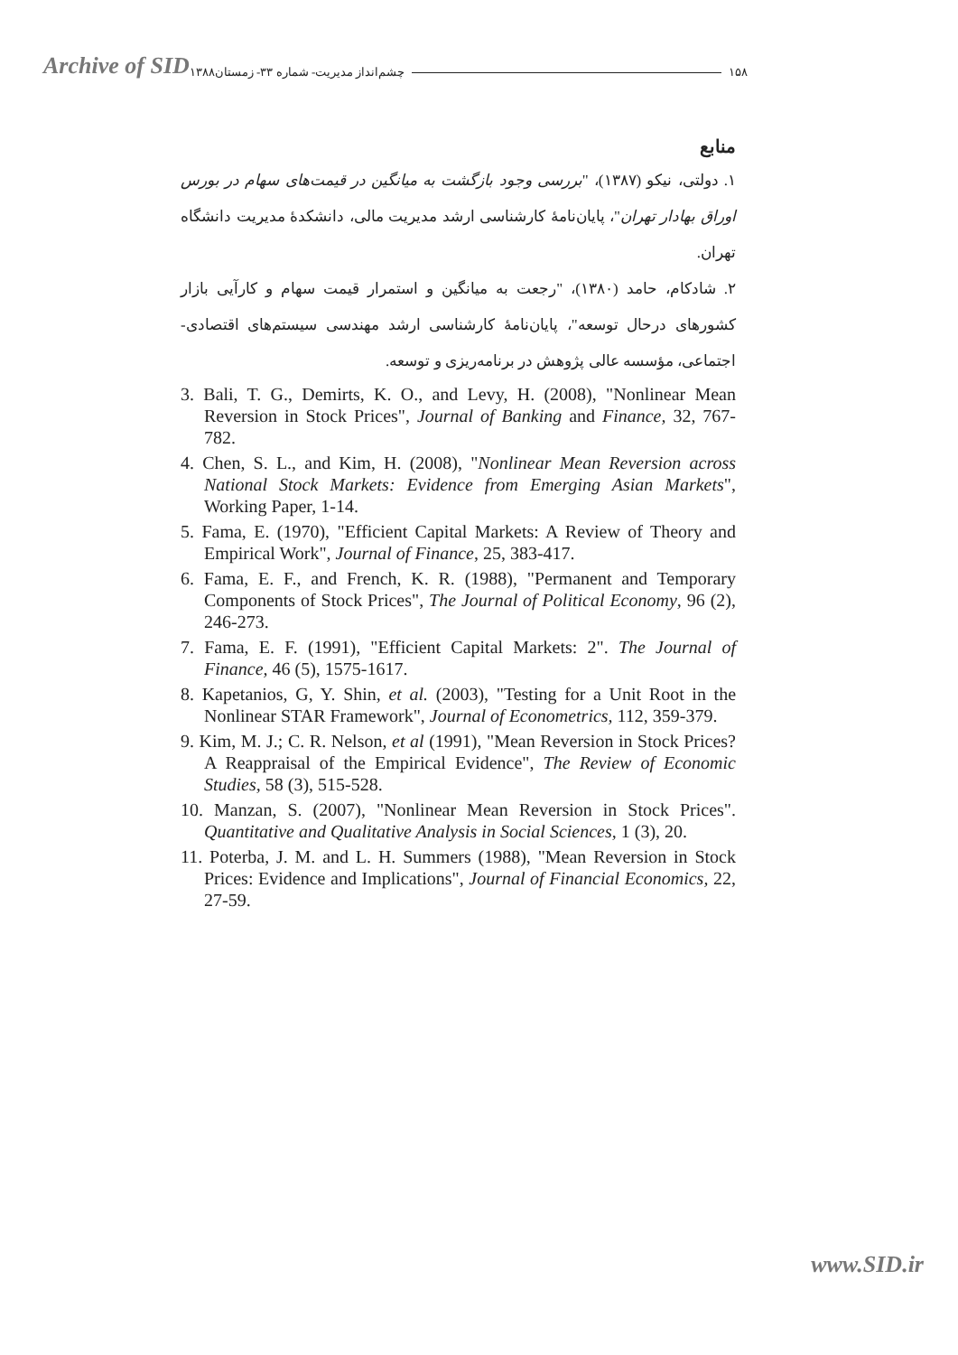Archive of SID
۱۵۸ چشم‌انداز مدیریت- شماره ۳۳- زمستان۱۳۸۸
منابع
۱. دولتی، نیکو (۱۳۸۷)، "بررسی وجود بازگشت به میانگین در قیمت‌های سهام در بورس اوراق بهادار تهران"، پایان‌نامهٔ کارشناسی ارشد مدیریت مالی، دانشکدهٔ مدیریت دانشگاه تهران.
۲. شادکام، حامد (۱۳۸۰)، "رجعت به میانگین و استمرار قیمت سهام و کارآیی بازار کشورهای درحال توسعه"، پایان‌نامهٔ کارشناسی ارشد مهندسی سیستم‌های اقتصادی-اجتماعی، مؤسسه عالی پژوهش در برنامه‌ریزی و توسعه.
3. Bali, T. G., Demirts, K. O., and Levy, H. (2008), "Nonlinear Mean Reversion in Stock Prices", Journal of Banking and Finance, 32, 767-782.
4. Chen, S. L., and Kim, H. (2008), "Nonlinear Mean Reversion across National Stock Markets: Evidence from Emerging Asian Markets", Working Paper, 1-14.
5. Fama, E. (1970), "Efficient Capital Markets: A Review of Theory and Empirical Work", Journal of Finance, 25, 383-417.
6. Fama, E. F., and French, K. R. (1988), "Permanent and Temporary Components of Stock Prices", The Journal of Political Economy, 96 (2), 246-273.
7. Fama, E. F. (1991), "Efficient Capital Markets: 2". The Journal of Finance, 46 (5), 1575-1617.
8. Kapetanios, G, Y. Shin, et al. (2003), "Testing for a Unit Root in the Nonlinear STAR Framework", Journal of Econometrics, 112, 359-379.
9. Kim, M. J.; C. R. Nelson, et al (1991), "Mean Reversion in Stock Prices? A Reappraisal of the Empirical Evidence", The Review of Economic Studies, 58 (3), 515-528.
10. Manzan, S. (2007), "Nonlinear Mean Reversion in Stock Prices". Quantitative and Qualitative Analysis in Social Sciences, 1 (3), 20.
11. Poterba, J. M. and L. H. Summers (1988), "Mean Reversion in Stock Prices: Evidence and Implications", Journal of Financial Economics, 22, 27-59.
www.SID.ir